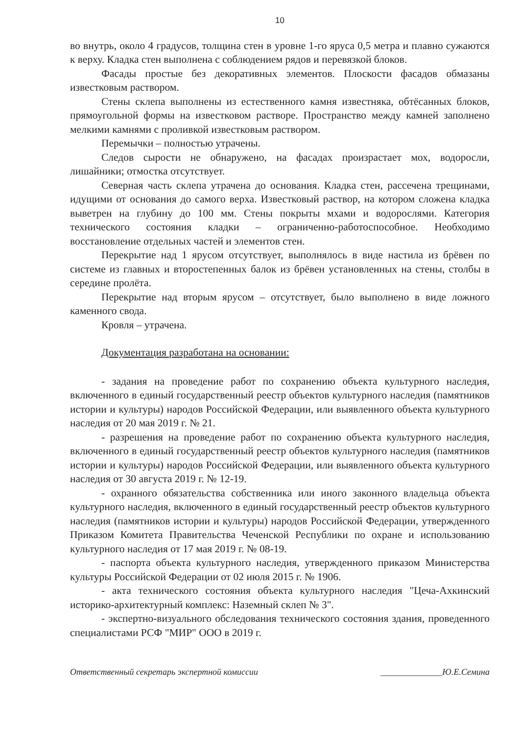10
во внутрь, около 4 градусов, толщина стен в уровне 1-го яруса 0,5 метра и плавно сужаются к верху. Кладка стен выполнена с соблюдением рядов и перевязкой блоков.
Фасады простые без декоративных элементов. Плоскости фасадов обмазаны известковым раствором.
Стены склепа выполнены из естественного камня известняка, обтёсанных блоков, прямоугольной формы на известковом растворе. Пространство между камней заполнено мелкими камнями с проливкой известковым раствором.
Перемычки – полностью утрачены.
Следов сырости не обнаружено, на фасадах произрастает мох, водоросли, лишайники; отмостка отсутствует.
Северная часть склепа утрачена до основания. Кладка стен, рассечена трещинами, идущими от основания до самого верха. Известковый раствор, на котором сложена кладка выветрен на глубину до 100 мм. Стены покрыты мхами и водорослями. Категория технического состояния кладки – ограниченно-работоспособное. Необходимо восстановление отдельных частей и элементов стен.
Перекрытие над 1 ярусом отсутствует, выполнялось в виде настила из брёвен по системе из главных и второстепенных балок из брёвен установленных на стены, столбы в середине пролёта.
Перекрытие над вторым ярусом – отсутствует, было выполнено в виде ложного каменного свода.
Кровля – утрачена.
Документация разработана на основании:
- задания на проведение работ по сохранению объекта культурного наследия, включенного в единый государственный реестр объектов культурного наследия (памятников истории и культуры) народов Российской Федерации, или выявленного объекта культурного наследия от 20 мая 2019 г. № 21.
- разрешения на проведение работ по сохранению объекта культурного наследия, включенного в единый государственный реестр объектов культурного наследия (памятников истории и культуры) народов Российской Федерации, или выявленного объекта культурного наследия от 30 августа 2019 г. № 12-19.
- охранного обязательства собственника или иного законного владельца объекта культурного наследия, включенного в единый государственный реестр объектов культурного наследия (памятников истории и культуры) народов Российской Федерации, утвержденного Приказом Комитета Правительства Чеченской Республики по охране и использованию культурного наследия от 17 мая 2019 г. № 08-19.
- паспорта объекта культурного наследия, утвержденного приказом Министерства культуры Российской Федерации от 02 июля 2015 г. № 1906.
- акта технического состояния объекта культурного наследия "Цеча-Ахкинский историко-архитектурный комплекс: Наземный склеп № 3".
- экспертно-визуального обследования технического состояния здания, проведенного специалистами РСФ "МИР" ООО в 2019 г.
Ответственный секретарь экспертной комиссии ______________Ю.Е.Семина